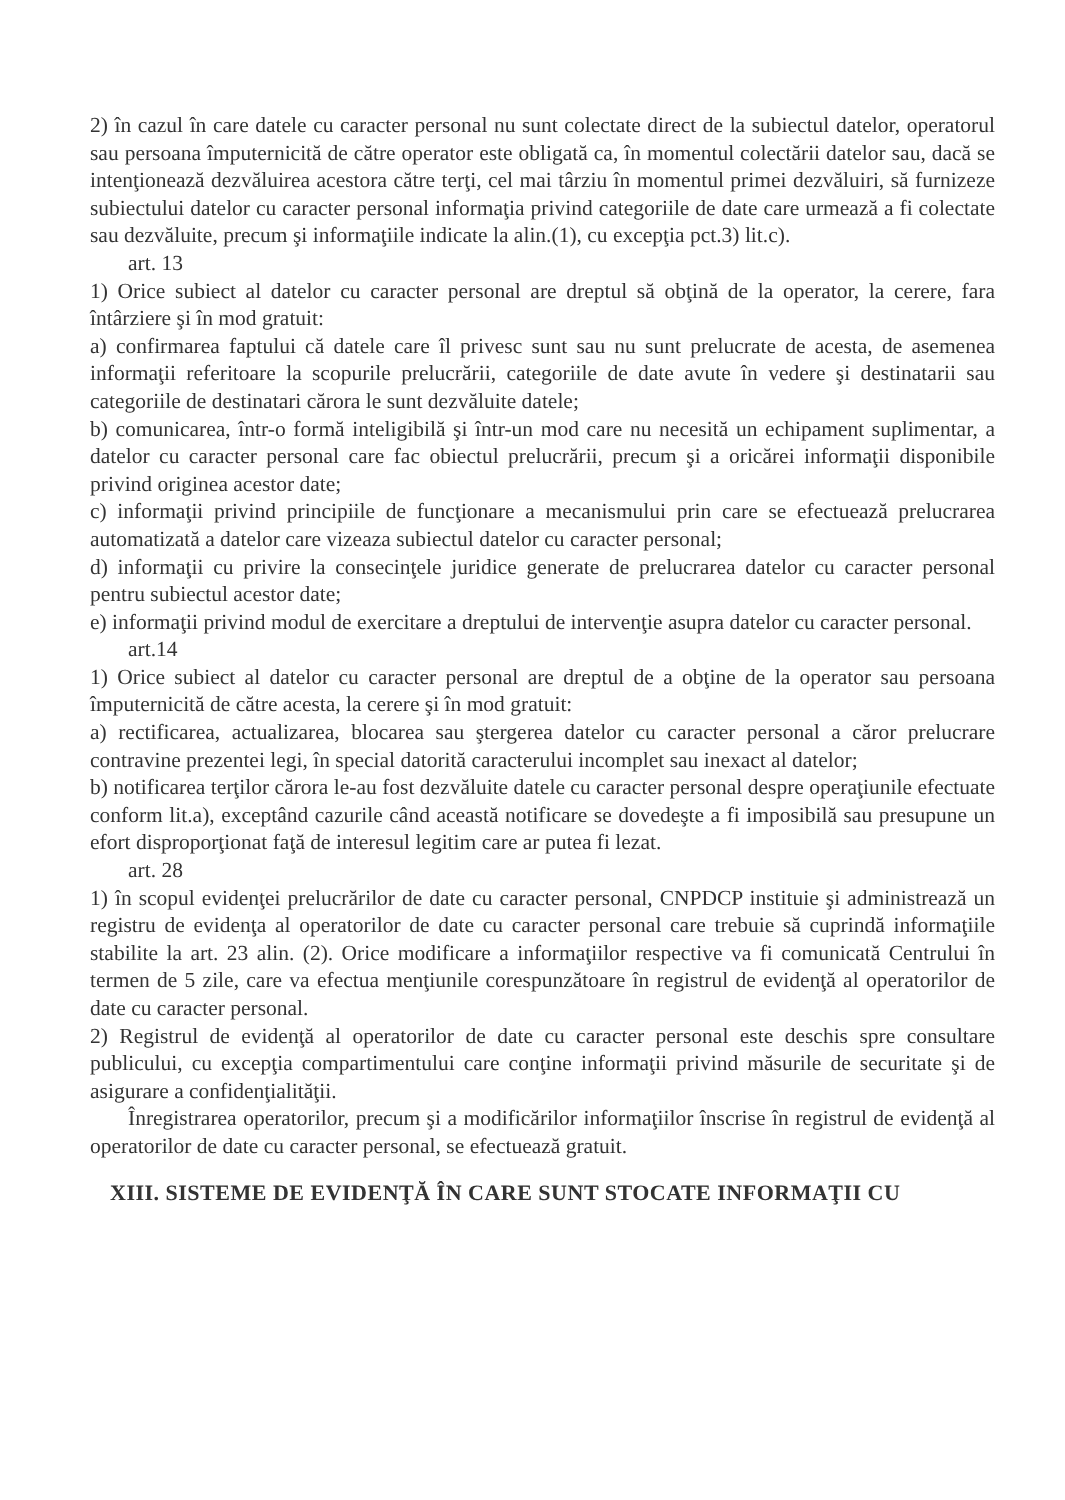2) în cazul în care datele cu caracter personal nu sunt colectate direct de la subiectul datelor, operatorul sau persoana împuternicită de către operator este obligată ca, în momentul colectării datelor sau, dacă se intenţionează dezvăluirea acestora către terţi, cel mai târziu în momentul primei dezvăluiri, să furnizeze subiectului datelor cu caracter personal informaţia privind categoriile de date care urmează a fi colectate sau dezvăluite, precum şi informaţiile indicate la alin.(1), cu excepţia pct.3) lit.c).
art. 13
1) Orice subiect al datelor cu caracter personal are dreptul să obţină de la operator, la cerere, fara întârziere şi în mod gratuit:
a) confirmarea faptului că datele care îl privesc sunt sau nu sunt prelucrate de acesta, de asemenea informaţii referitoare la scopurile prelucrării, categoriile de date avute în vedere şi destinatarii sau categoriile de destinatari cărora le sunt dezvăluite datele;
b) comunicarea, într-o formă inteligibilă şi într-un mod care nu necesită un echipament suplimentar, a datelor cu caracter personal care fac obiectul prelucrării, precum şi a oricărei informaţii disponibile privind originea acestor date;
c) informaţii privind principiile de funcţionare a mecanismului prin care se efectuează prelucrarea automatizată a datelor care vizeaza subiectul datelor cu caracter personal;
d) informaţii cu privire la consecinţele juridice generate de prelucrarea datelor cu caracter personal pentru subiectul acestor date;
e) informaţii privind modul de exercitare a dreptului de intervenţie asupra datelor cu caracter personal.
art.14
1) Orice subiect al datelor cu caracter personal are dreptul de a obţine de la operator sau persoana împuternicită de către acesta, la cerere şi în mod gratuit:
a) rectificarea, actualizarea, blocarea sau ştergerea datelor cu caracter personal a căror prelucrare contravine prezentei legi, în special datorită caracterului incomplet sau inexact al datelor;
b) notificarea terţilor cărora le-au fost dezvăluite datele cu caracter personal despre operaţiunile efectuate conform lit.a), exceptând cazurile când această notificare se dovedeşte a fi imposibilă sau presupune un efort disproporţionat faţă de interesul legitim care ar putea fi lezat.
art. 28
1) în scopul evidenţei prelucrărilor de date cu caracter personal, CNPDCP instituie şi administrează un registru de evidenţa al operatorilor de date cu caracter personal care trebuie să cuprindă informaţiile stabilite la art. 23 alin. (2). Orice modificare a informaţiilor respective va fi comunicată Centrului în termen de 5 zile, care va efectua menţiunile corespunzătoare în registrul de evidenţă al operatorilor de date cu caracter personal.
2) Registrul de evidenţă al operatorilor de date cu caracter personal este deschis spre consultare publicului, cu excepţia compartimentului care conţine informaţii privind măsurile de securitate şi de asigurare a confidenţialităţii.
Înregistrarea operatorilor, precum şi a modificărilor informaţiilor înscrise în registrul de evidenţă al operatorilor de date cu caracter personal, se efectuează gratuit.
XIII. SISTEME DE EVIDENŢĂ ÎN CARE SUNT STOCATE INFORMAŢII CU